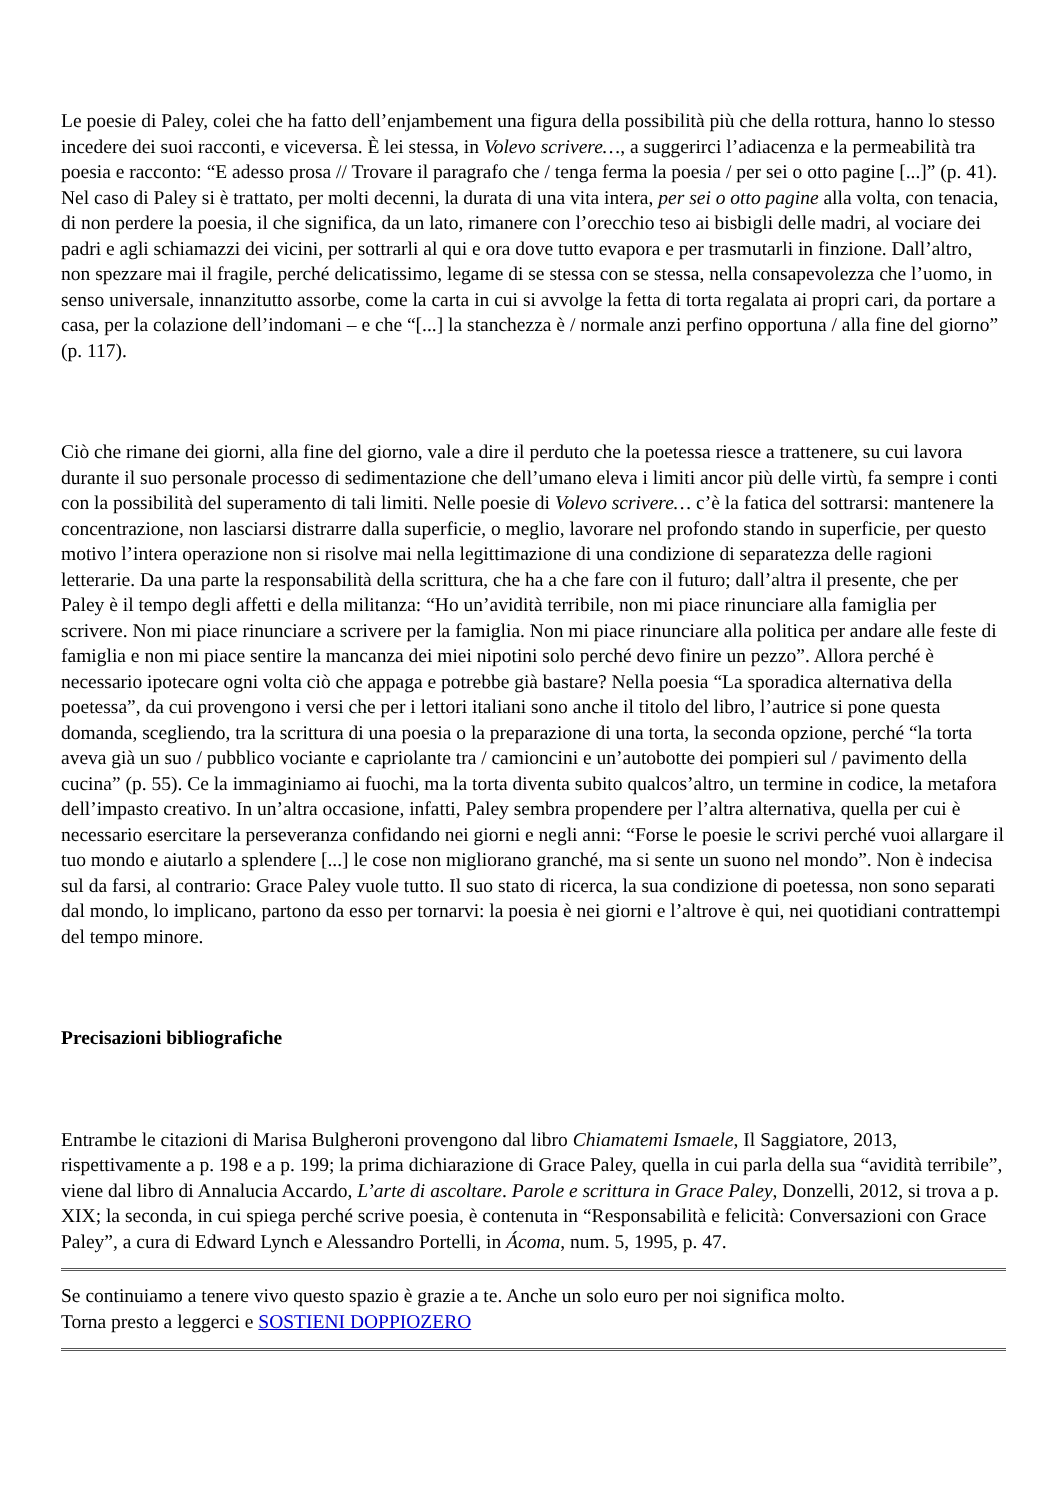Le poesie di Paley, colei che ha fatto dell’enjambement una figura della possibilità più che della rottura, hanno lo stesso incedere dei suoi racconti, e viceversa. È lei stessa, in Volevo scrivere…, a suggerirci l’adiacenza e la permeabilità tra poesia e racconto: “E adesso prosa // Trovare il paragrafo che / tenga ferma la poesia / per sei o otto pagine [...]” (p. 41). Nel caso di Paley si è trattato, per molti decenni, la durata di una vita intera, per sei o otto pagine alla volta, con tenacia, di non perdere la poesia, il che significa, da un lato, rimanere con l’orecchio teso ai bisbigli delle madri, al vociare dei padri e agli schiamazzi dei vicini, per sottrarli al qui e ora dove tutto evapora e per trasmutarli in finzione. Dall’altro, non spezzare mai il fragile, perché delicatissimo, legame di se stessa con se stessa, nella consapevolezza che l’uomo, in senso universale, innanzitutto assorbe, come la carta in cui si avvolge la fetta di torta regalata ai propri cari, da portare a casa, per la colazione dell’indomani – e che “[...] la stanchezza è / normale anzi perfino opportuna / alla fine del giorno” (p. 117).
Ciò che rimane dei giorni, alla fine del giorno, vale a dire il perduto che la poetessa riesce a trattenere, su cui lavora durante il suo personale processo di sedimentazione che dell’umano eleva i limiti ancor più delle virtù, fa sempre i conti con la possibilità del superamento di tali limiti. Nelle poesie di Volevo scrivere… c’è la fatica del sottrarsi: mantenere la concentrazione, non lasciarsi distrarre dalla superficie, o meglio, lavorare nel profondo stando in superficie, per questo motivo l’intera operazione non si risolve mai nella legittimazione di una condizione di separatezza delle ragioni letterarie. Da una parte la responsabilità della scrittura, che ha a che fare con il futuro; dall’altra il presente, che per Paley è il tempo degli affetti e della militanza: “Ho un’avidità terribile, non mi piace rinunciare alla famiglia per scrivere. Non mi piace rinunciare a scrivere per la famiglia. Non mi piace rinunciare alla politica per andare alle feste di famiglia e non mi piace sentire la mancanza dei miei nipotini solo perché devo finire un pezzo”. Allora perché è necessario ipotecare ogni volta ciò che appaga e potrebbe già bastare? Nella poesia “La sporadica alternativa della poetessa”, da cui provengono i versi che per i lettori italiani sono anche il titolo del libro, l’autrice si pone questa domanda, scegliendo, tra la scrittura di una poesia o la preparazione di una torta, la seconda opzione, perché “la torta aveva già un suo / pubblico vociante e capriolante tra / camioncini e un’autobotte dei pompieri sul / pavimento della cucina” (p. 55). Ce la immaginiamo ai fuochi, ma la torta diventa subito qualcos’altro, un termine in codice, la metafora dell’impasto creativo. In un’altra occasione, infatti, Paley sembra propendere per l’altra alternativa, quella per cui è necessario esercitare la perseveranza confidando nei giorni e negli anni: “Forse le poesie le scrivi perché vuoi allargare il tuo mondo e aiutarlo a splendere [...] le cose non migliorano granché, ma si sente un suono nel mondo”. Non è indecisa sul da farsi, al contrario: Grace Paley vuole tutto. Il suo stato di ricerca, la sua condizione di poetessa, non sono separati dal mondo, lo implicano, partono da esso per tornarvi: la poesia è nei giorni e l’altrove è qui, nei quotidiani contrattempi del tempo minore.
Precisazioni bibliografiche
Entrambe le citazioni di Marisa Bulgheroni provengono dal libro Chiamatemi Ismaele, Il Saggiatore, 2013, rispettivamente a p. 198 e a p. 199; la prima dichiarazione di Grace Paley, quella in cui parla della sua “avidità terribile”, viene dal libro di Annalucia Accardo, L’arte di ascoltare. Parole e scrittura in Grace Paley, Donzelli, 2012, si trova a p. XIX; la seconda, in cui spiega perché scrive poesia, è contenuta in “Responsabilità e felicità: Conversazioni con Grace Paley”, a cura di Edward Lynch e Alessandro Portelli, in Ácoma, num. 5, 1995, p. 47.
Se continuiamo a tenere vivo questo spazio è grazie a te. Anche un solo euro per noi significa molto.
Torna presto a leggerci e SOSTIENI DOPPIOZERO